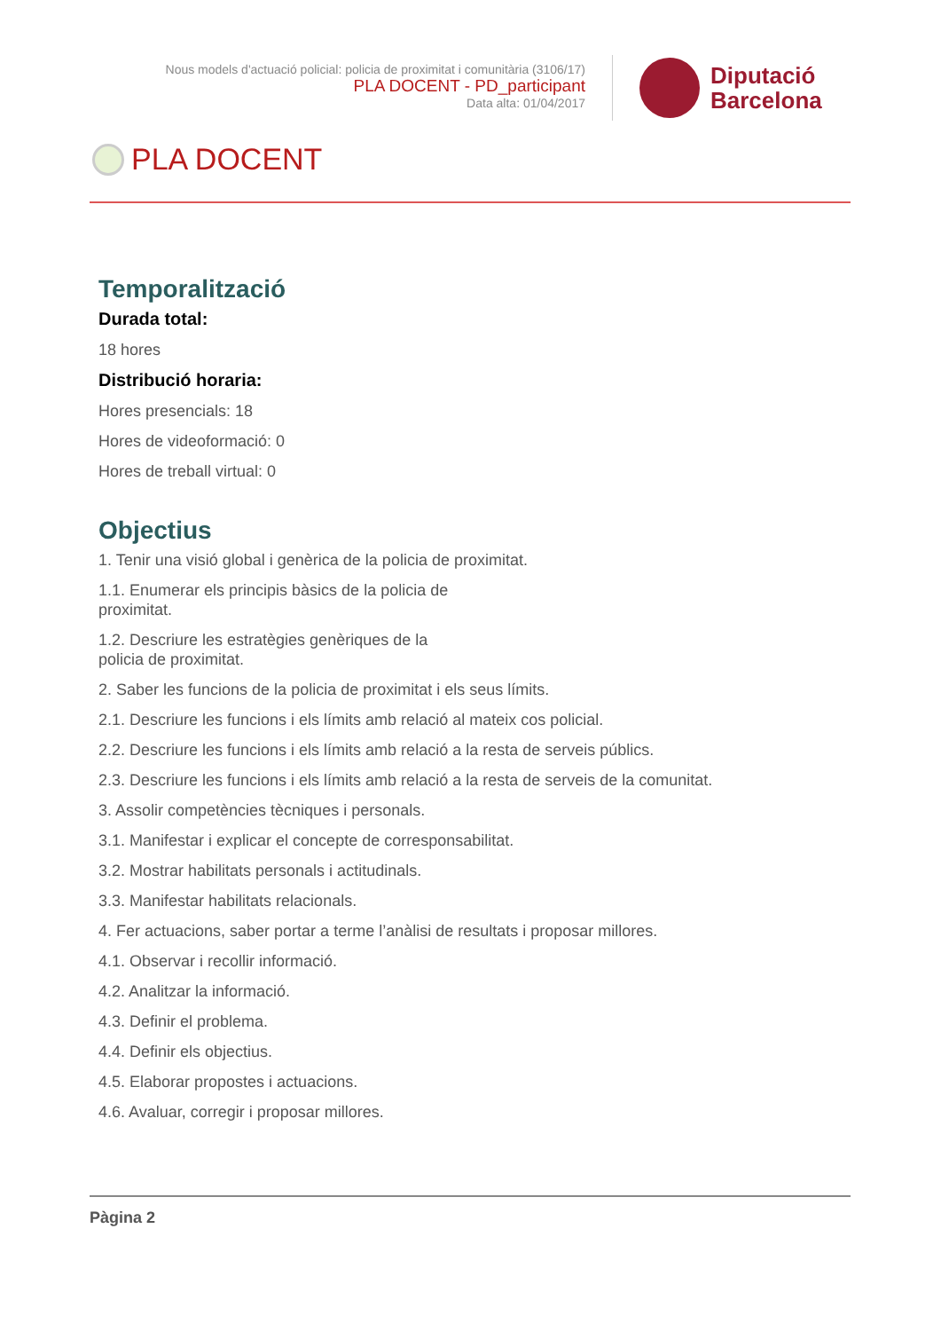Nous models d'actuació policial: policia de proximitat i comunitària (3106/17)
PLA DOCENT - PD_participant
Data alta: 01/04/2017
Diputació
Barcelona
PLA DOCENT
Temporalització
Durada total:
18 hores
Distribució horaria:
Hores presencials: 18
Hores de videoformació: 0
Hores de treball virtual: 0
Objectius
1. Tenir una visió global i genèrica de la policia de proximitat.
1.1. Enumerar els principis bàsics de la policia de
proximitat.
1.2. Descriure les estratègies genèriques de la
policia de proximitat.
2. Saber les funcions de la policia de proximitat i els seus límits.
2.1. Descriure les funcions i els límits amb relació al mateix cos policial.
2.2. Descriure les funcions i els límits amb relació a la resta de serveis públics.
2.3. Descriure les funcions i els límits amb relació a la resta de serveis de la comunitat.
3. Assolir competències tècniques i personals.
3.1. Manifestar i explicar el concepte de corresponsabilitat.
3.2. Mostrar habilitats personals i actitudinals.
3.3. Manifestar habilitats relacionals.
4. Fer actuacions, saber portar a terme l’anàlisi de resultats i proposar millores.
4.1. Observar i recollir informació.
4.2. Analitzar la informació.
4.3. Definir el problema.
4.4. Definir els objectius.
4.5. Elaborar propostes i actuacions.
4.6. Avaluar, corregir i proposar millores.
Pàgina 2